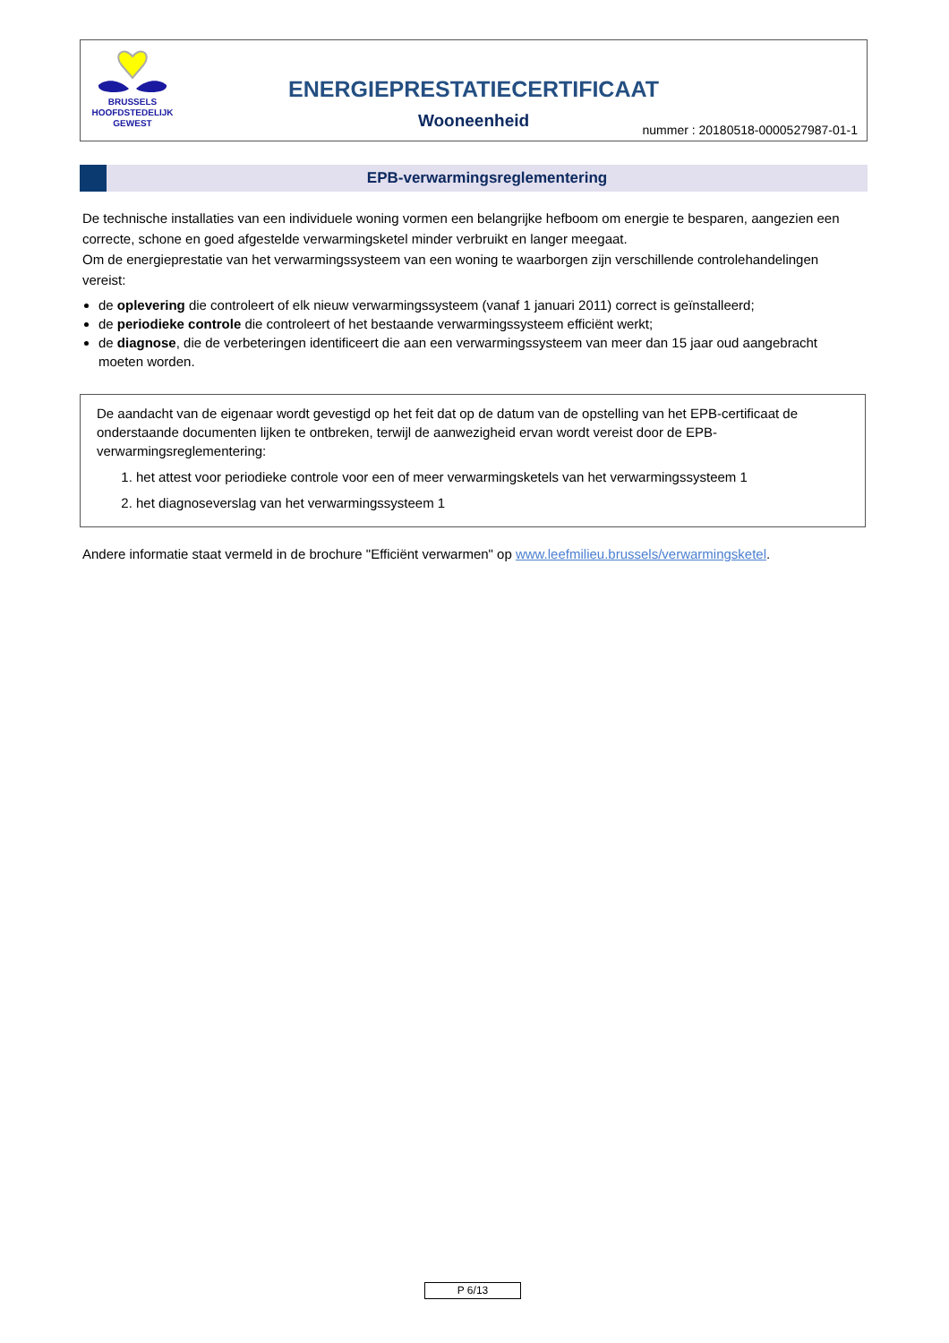BRUSSELS
HOOFDSTEDELIJK
GEWEST
ENERGIEPRESTATIECERTIFICAAT
Wooneenheid
nummer : 20180518-0000527987-01-1
EPB-verwarmingsreglementering
De technische installaties van een individuele woning vormen een belangrijke hefboom om energie te besparen, aangezien een correcte, schone en goed afgestelde verwarmingsketel minder verbruikt en langer meegaat.
Om de energieprestatie van het verwarmingssysteem van een woning te waarborgen zijn verschillende controlehandelingen vereist:
de oplevering die controleert of elk nieuw verwarmingssysteem (vanaf 1 januari 2011) correct is geïnstalleerd;
de periodieke controle die controleert of het bestaande verwarmingssysteem efficiënt werkt;
de diagnose, die de verbeteringen identificeert die aan een verwarmingssysteem van meer dan 15 jaar oud aangebracht moeten worden.
De aandacht van de eigenaar wordt gevestigd op het feit dat op de datum van de opstelling van het EPB-certificaat de onderstaande documenten lijken te ontbreken, terwijl de aanwezigheid ervan wordt vereist door de EPB-verwarmingsreglementering:
1. het attest voor periodieke controle voor een of meer verwarmingsketels van het verwarmingssysteem 1
2. het diagnoseverslag van het verwarmingssysteem 1
Andere informatie staat vermeld in de brochure "Efficiënt verwarmen" op www.leefmilieu.brussels/verwarmingsketel.
P 6/13